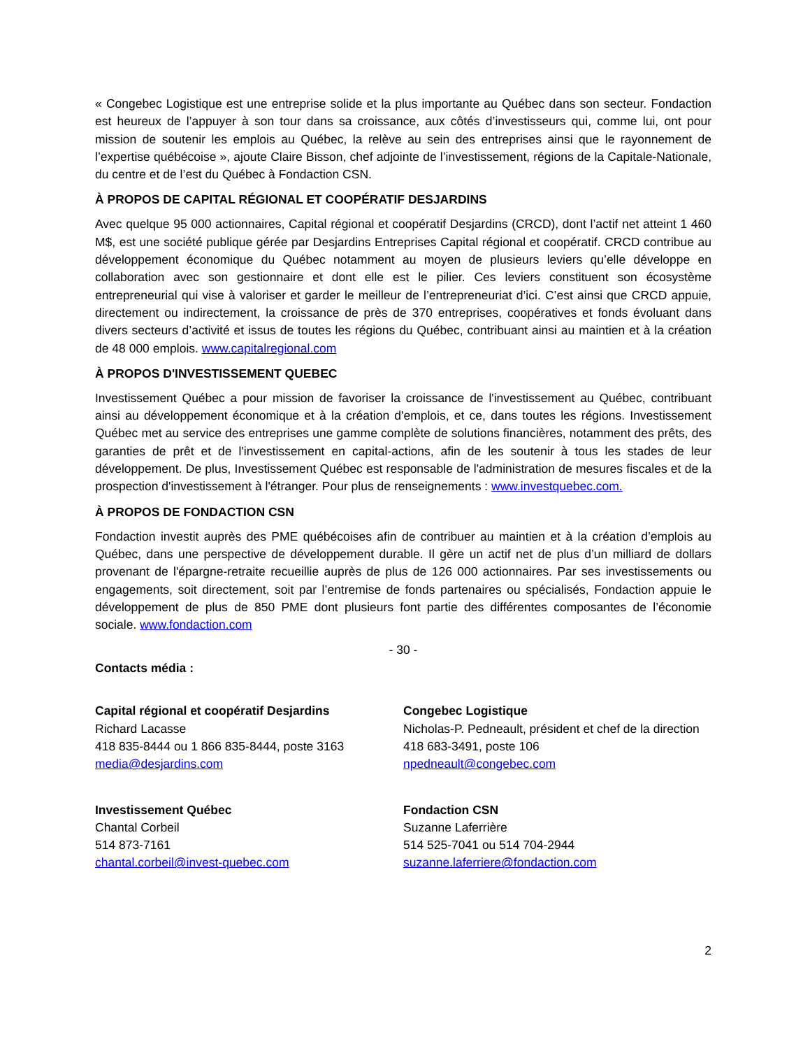« Congebec Logistique est une entreprise solide et la plus importante au Québec dans son secteur. Fondaction est heureux de l’appuyer à son tour dans sa croissance, aux côtés d’investisseurs qui, comme lui, ont pour mission de soutenir les emplois au Québec, la relève au sein des entreprises ainsi que le rayonnement de l’expertise québécoise », ajoute Claire Bisson, chef adjointe de l’investissement, régions de la Capitale-Nationale, du centre et de l’est du Québec à Fondaction CSN.
À PROPOS DE CAPITAL RÉGIONAL ET COOPÉRATIF DESJARDINS
Avec quelque 95 000 actionnaires, Capital régional et coopératif Desjardins (CRCD), dont l’actif net atteint 1 460 M$, est une société publique gérée par Desjardins Entreprises Capital régional et coopératif. CRCD contribue au développement économique du Québec notamment au moyen de plusieurs leviers qu’elle développe en collaboration avec son gestionnaire et dont elle est le pilier. Ces leviers constituent son écosystème entrepreneurial qui vise à valoriser et garder le meilleur de l’entrepreneuriat d’ici. C’est ainsi que CRCD appuie, directement ou indirectement, la croissance de près de 370 entreprises, coopératives et fonds évoluant dans divers secteurs d’activité et issus de toutes les régions du Québec, contribuant ainsi au maintien et à la création de 48 000 emplois. www.capitalregional.com
À PROPOS D'INVESTISSEMENT QUEBEC
Investissement Québec a pour mission de favoriser la croissance de l'investissement au Québec, contribuant ainsi au développement économique et à la création d'emplois, et ce, dans toutes les régions. Investissement Québec met au service des entreprises une gamme complète de solutions financières, notamment des prêts, des garanties de prêt et de l'investissement en capital-actions, afin de les soutenir à tous les stades de leur développement. De plus, Investissement Québec est responsable de l'administration de mesures fiscales et de la prospection d'investissement à l'étranger. Pour plus de renseignements : www.investquebec.com.
À PROPOS DE FONDACTION CSN
Fondaction investit auprès des PME québécoises afin de contribuer au maintien et à la création d’emplois au Québec, dans une perspective de développement durable. Il gère un actif net de plus d’un milliard de dollars provenant de l'épargne-retraite recueillie auprès de plus de 126 000 actionnaires. Par ses investissements ou engagements, soit directement, soit par l’entremise de fonds partenaires ou spécialisés, Fondaction appuie le développement de plus de 850 PME dont plusieurs font partie des différentes composantes de l’économie sociale. www.fondaction.com
- 30 -
Contacts média :
Capital régional et coopératif Desjardins
Richard Lacasse
418 835-8444 ou 1 866 835-8444, poste 3163
media@desjardins.com
Congebec Logistique
Nicholas-P. Pedneault, président et chef de la direction
418 683-3491, poste 106
npedneault@congebec.com
Investissement Québec
Chantal Corbeil
514 873-7161
chantal.corbeil@invest-quebec.com
Fondaction CSN
Suzanne Laferrière
514 525-7041 ou 514 704-2944
suzanne.laferriere@fondaction.com
2